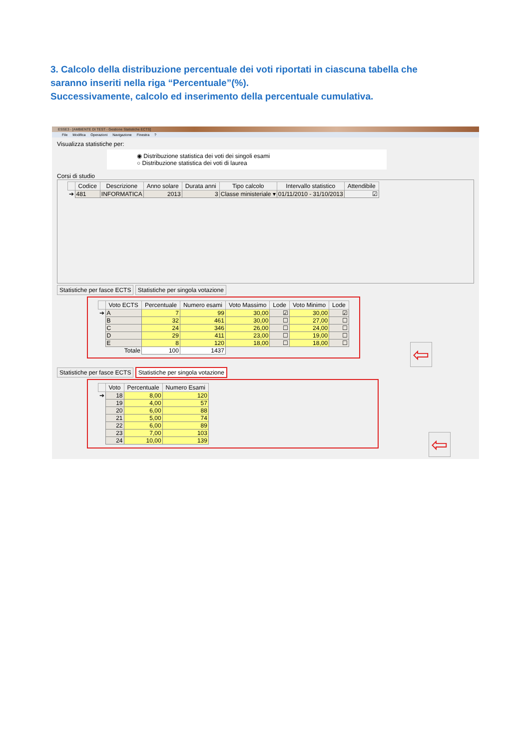3. Calcolo della distribuzione percentuale dei voti riportati in ciascuna tabella che saranno inseriti nella riga “Percentuale”(%).
Successivamente, calcolo ed inserimento della percentuale cumulativa.
ESSE3 - [AMBIENTE DI TEST - Gestione Statistiche ECTS]
File Modifica Operazioni Navigazione Finestra?
Visualizza statistiche per:
◉ Distribuzione statistica dei voti dei singoli esami
○ Distribuzione statistica dei voti di laurea
Corsi di studio
| | Codice | Descrizione | Anno solare | Durata anni | Tipo calcolo | Intervallo statistico | Attendibile |
| --- | --- | --- | --- | --- | --- | --- | --- |
| ➔ | 481 | INFORMATICA | 2013 | 3 | Classe ministeriale ▾ | 01/11/2010 - 31/10/2013 | ☑ |
Statistiche per fasce ECTS Statistiche per singola votazione
| | Voto ECTS | Percentuale | Numero esami | Voto Massimo | Lode | Voto Minimo | Lode |
| --- | --- | --- | --- | --- | --- | --- | --- |
| ➔ | A | 7 | 99 | 30,00 | ☑ | 30,00 | ☑ |
| | B | 32 | 461 | 30,00 | ☐ | 27,00 | ☐ |
| | C | 24 | 346 | 26,00 | ☐ | 24,00 | ☐ |
| | D | 29 | 411 | 23,00 | ☐ | 19,00 | ☐ |
| | E | 8 | 120 | 18,00 | ☐ | 18,00 | ☐ |
| | Totale | 100 | 1437 | | | | |
⇦
Statistiche per fasce ECTS Statistiche per singola votazione
| | Voto | Percentuale | Numero Esami |
| --- | --- | --- | --- |
| ➔ | 18 | 8,00 | 120 |
| | 19 | 4,00 | 57 |
| | 20 | 6,00 | 88 |
| | 21 | 5,00 | 74 |
| | 22 | 6,00 | 89 |
| | 23 | 7,00 | 103 |
| | 24 | 10,00 | 139 |
⇦